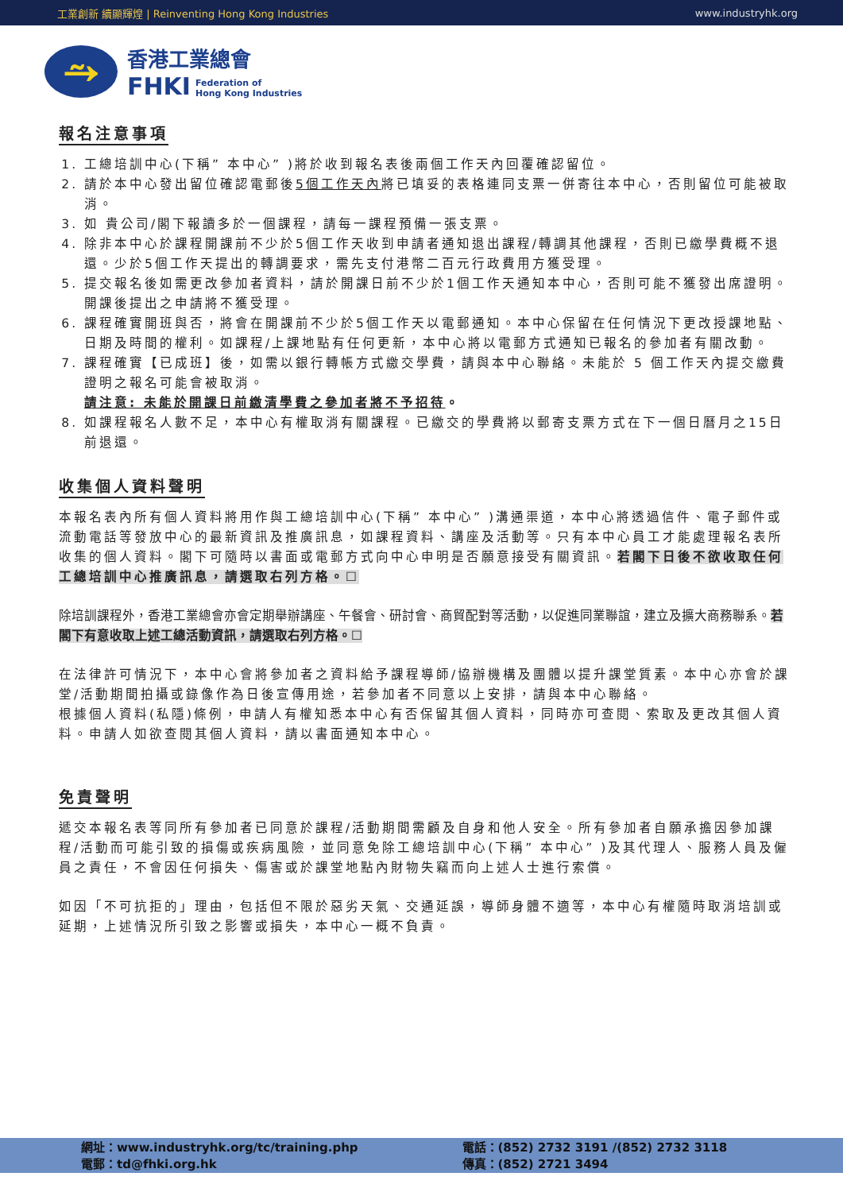工業創新 續顯輝煌 | Reinventing Hong Kong Industries www.industryhk.org
⥲
香港工業總會
FHKI Federation of
Hong Kong Industries
報名注意事項
1. 工總培訓中心(下稱” 本中心” )將於收到報名表後兩個工作天內回覆確認留位。
2. 請於本中心發出留位確認電郵後5個工作天內將已填妥的表格連同支票一併寄往本中心，否則留位可能被取消。
3. 如 貴公司/閣下報讀多於一個課程，請每一課程預備一張支票。
4. 除非本中心於課程開課前不少於5個工作天收到申請者通知退出課程/轉調其他課程，否則已繳學費概不退還。少於5個工作天提出的轉調要求，需先支付港幣二百元行政費用方獲受理。
5. 提交報名後如需更改參加者資料，請於開課日前不少於1個工作天通知本中心，否則可能不獲發出席證明。開課後提出之申請將不獲受理。
6. 課程確實開班與否，將會在開課前不少於5個工作天以電郵通知。本中心保留在任何情況下更改授課地點、日期及時間的權利。如課程/上課地點有任何更新，本中心將以電郵方式通知已報名的參加者有關改動。
7. 課程確實【已成班】後，如需以銀行轉帳方式繳交學費，請與本中心聯絡。未能於 5 個工作天內提交繳費證明之報名可能會被取消。
請注意: 未能於開課日前繳清學費之參加者將不予招待。
8. 如課程報名人數不足，本中心有權取消有關課程。已繳交的學費將以郵寄支票方式在下一個日曆月之15日前退還。
收集個人資料聲明
本報名表內所有個人資料將用作與工總培訓中心(下稱” 本中心” )溝通渠道，本中心將透過信件、電子郵件或流動電話等發放中心的最新資訊及推廣訊息，如課程資料、講座及活動等。只有本中心員工才能處理報名表所收集的個人資料。閣下可隨時以書面或電郵方式向中心申明是否願意接受有關資訊。若閣下日後不欲收取任何工總培訓中心推廣訊息，請選取右列方格。☐
除培訓課程外，香港工業總會亦會定期舉辦講座、午餐會、研討會、商貿配對等活動，以促進同業聯誼，建立及擴大商務聯系。若閣下有意收取上述工總活動資訊，請選取右列方格。☐
在法律許可情況下，本中心會將參加者之資料給予課程導師/協辦機構及團體以提升課堂質素。本中心亦會於課堂/活動期間拍攝或錄像作為日後宣傳用途，若參加者不同意以上安排，請與本中心聯絡。
根據個人資料(私隱)條例，申請人有權知悉本中心有否保留其個人資料，同時亦可查閱、索取及更改其個人資料。申請人如欲查閱其個人資料，請以書面通知本中心。
免責聲明
遞交本報名表等同所有參加者已同意於課程/活動期間需顧及自身和他人安全。所有參加者自願承擔因參加課程/活動而可能引致的損傷或疾病風險，並同意免除工總培訓中心(下稱” 本中心” )及其代理人、服務人員及僱員之責任，不會因任何損失、傷害或於課堂地點內財物失竊而向上述人士進行索償。
如因「不可抗拒的」理由，包括但不限於惡劣天氣、交通延誤，導師身體不適等，本中心有權隨時取消培訓或延期，上述情況所引致之影響或損失，本中心一概不負責。
網址：www.industryhk.org/tc/training.php
電郵：td@fhki.org.hk
電話：(852) 2732 3191 /(852) 2732 3118
傳真：(852) 2721 3494